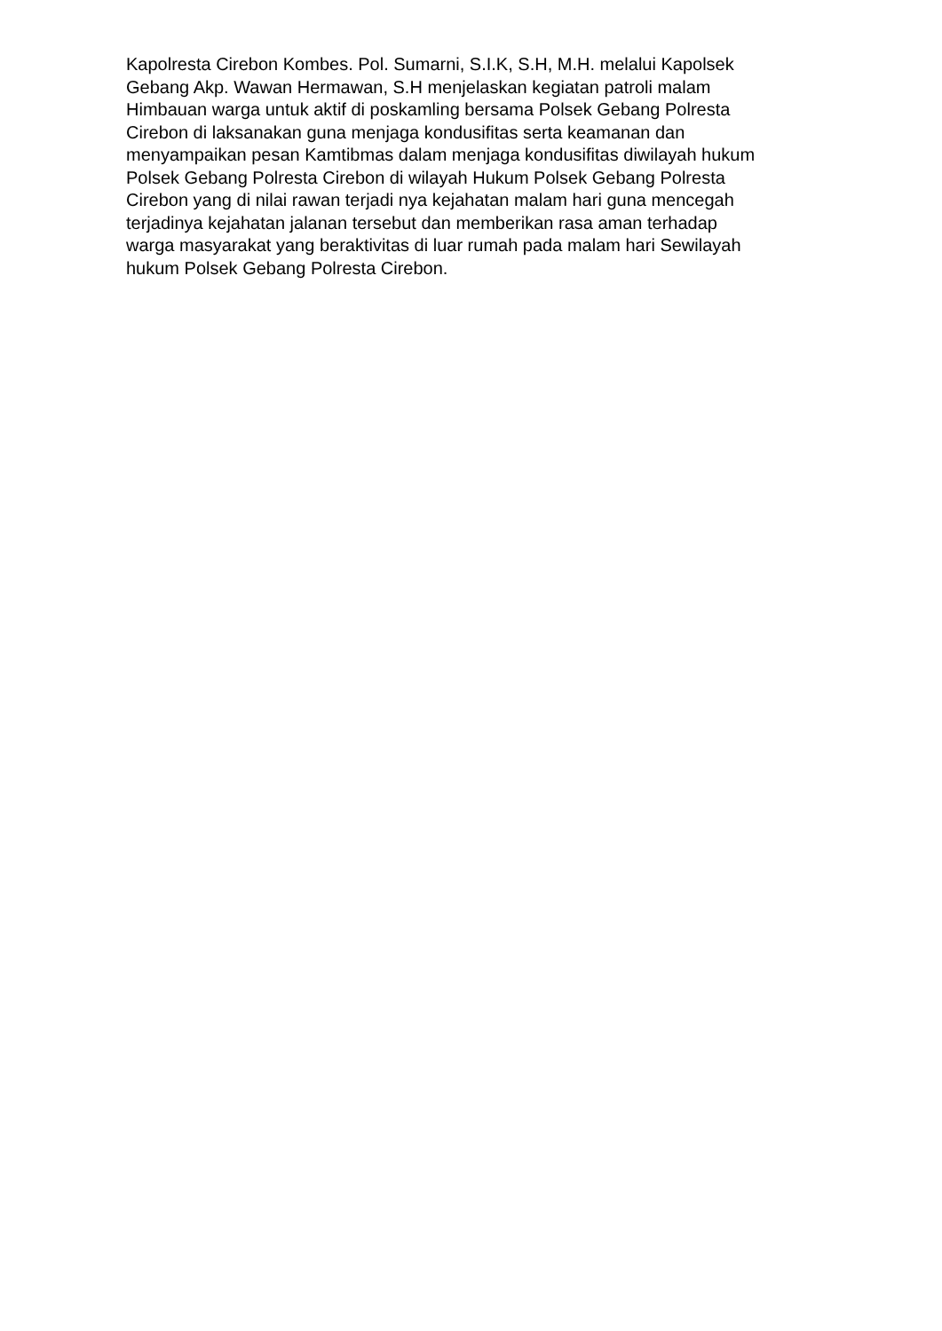Kapolresta Cirebon Kombes. Pol. Sumarni, S.I.K, S.H, M.H. melalui Kapolsek
Gebang Akp. Wawan Hermawan, S.H menjelaskan kegiatan patroli malam
Himbauan warga untuk aktif di poskamling bersama Polsek Gebang Polresta
Cirebon di laksanakan guna menjaga kondusifitas serta keamanan dan
menyampaikan pesan Kamtibmas dalam menjaga kondusifitas diwilayah hukum
Polsek Gebang Polresta Cirebon di wilayah Hukum Polsek Gebang Polresta
Cirebon yang di nilai rawan terjadi nya kejahatan malam hari guna mencegah
terjadinya kejahatan jalanan tersebut dan memberikan rasa aman terhadap
warga masyarakat yang beraktivitas di luar rumah pada malam hari Sewilayah
hukum Polsek Gebang Polresta Cirebon.